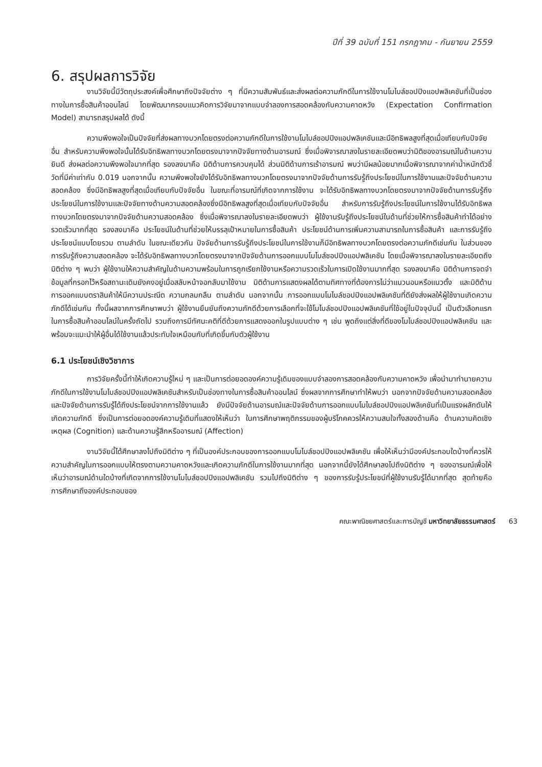ปีที่ 39 ฉบับที่ 151 กรกฎาคม - กันยายน 2559
6. สรุปผลการวิจัย
งานวิจัยนี้มีวัตถุประสงค์เพื่อศึกษาถึงปัจจัยต่าง ๆ ที่มีความสัมพันธ์และส่งผลต่อความภักดีในการใช้งานโมไบล์ชอปปิงแอปพลิเคชันที่เป็นช่องทางในการซื้อสินค้าออนไลน์ โดยพัฒนากรอบแนวคิดการวิจัยมาจากแบบจำลองการสอดคล้องกับความคาดหวัง (Expectation Confirmation Model) สามารถสรุปผลได้ ดังนี้
ความพึงพอใจเป็นปัจจัยที่ส่งผลทางบวกโดยตรงต่อความภักดีในการใช้งานโมไบล์ชอปปิงแอปพลิเคชันและมีอิทธิพลสูงที่สุดเมื่อเทียบกับปัจจัยอื่น สำหรับความพึงพอใจนั้นได้รับอิทธิพลทางบวกโดยตรงมาจากปัจจัยทางด้านอารมณ์ ซึ่งเมื่อพิจารณาลงในรายละเอียดพบว่ามิติของอารมณ์ในด้านความยินดี ส่งผลต่อความพึงพอใจมากที่สุด รองลงมาคือ มิติด้านการควบคุมได้ ส่วนมิติด้านการเร้าอารมณ์ พบว่ามีผลน้อยมากเมื่อพิจารณาจากค่าน้ำหนักตัวชี้วัดที่มีค่าเท่ากับ 0.019 นอกจากนั้น ความพึงพอใจยังได้รับอิทธิพลทางบวกโดยตรงมาจากปัจจัยด้านการรับรู้ถึงประโยชน์ในการใช้งานและปัจจัยด้านความสอดคล้อง ซึ่งมีอิทธิพลสูงที่สุดเมื่อเทียบกับปัจจัยอื่น ในขณะที่อารมณ์ที่เกิดจากการใช้งาน จะได้รับอิทธิพลทางบวกโดยตรงมาจากปัจจัยด้านการรับรู้ถึงประโยชน์ในการใช้งานและปัจจัยทางด้านความสอดคล้องซึ่งมีอิทธิพลสูงที่สุดเมื่อเทียบกับปัจจัยอื่น สำหรับการรับรู้ถึงประโยชน์ในการใช้งานได้รับอิทธิพลทางบวกโดยตรงมาจากปัจจัยด้านความสอดคล้อง ซึ่งเมื่อพิจารณาลงในรายละเอียดพบว่า ผู้ใช้งานรับรู้ถึงประโยชน์ในด้านที่ช่วยให้การซื้อสินค้าทำได้อย่างรวดเร็วมากที่สุด รองลงมาคือ ประโยชน์ในด้านที่ช่วยให้บรรลุเป้าหมายในการซื้อสินค้า ประโยชน์ด้านการเพิ่มความสามารถในการซื้อสินค้า และการรับรู้ถึงประโยชน์แบบโดยรวม ตามลำดับ ในขณะเดียวกัน ปัจจัยด้านการรับรู้ถึงประโยชน์ในการใช้งานก็มีอิทธิพลทางบวกโดยตรงต่อความภักดีเช่นกัน ในส่วนของการรับรู้ถึงความสอดคล้อง จะได้รับอิทธิพลทางบวกโดยตรงมาจากปัจจัยด้านการออกแบบโมไบล์ชอปปิงแอปพลิเคชัน โดยเมื่อพิจารณาลงในรายละเอียดถึงมิติต่าง ๆ พบว่า ผู้ใช้งานให้ความสำคัญในด้านความพร้อมในการถูกเรียกใช้งานหรือความรวดเร็วในการเปิดใช้งานมากที่สุด รองลงมาคือ มิติด้านการจดจำข้อมูลที่กรอกไว้หรือสถานะเดิมยังคงอยู่เมื่อสลับหน้าจอกลับมาใช้งาน มิติด้านการแสดงผลได้ตามทิศทางที่ต้องการไม่ว่าแนวนอนหรือแนวตั้ง และมิติด้านการออกแบบตราสินค้าให้มีความประณีต ความกลมกลืน ตามลำดับ นอกจากนั้น การออกแบบโมไบล์ชอปปิงแอปพลิเคชันที่ดียังส่งผลให้ผู้ใช้งานเกิดความภักดีได้เช่นกัน ทั้งนี้ผลจากการศึกษาพบว่า ผู้ใช้งานยืนยันถึงความภักดีด้วยการเลือกที่จะใช้โมไบล์ชอปปิงแอปพลิเคชันที่ใช้อยู่ในปัจจุบันนี้ เป็นตัวเลือกแรกในการซื้อสินค้าออนไลน์ในครั้งถัดไป รวมถึงการมีทัศนะคติที่ดีด้วยการแสดงออกในรูปแบบต่าง ๆ เช่น พูดถึงแต่สิ่งที่ดีของโมไบล์ชอปปิงแอปพลิเคชัน และพร้อมจะแนะนำให้ผู้อื่นได้ใช้งานแล้วประทับใจเหมือนกับที่เกิดขึ้นกับตัวผู้ใช้งาน
6.1 ประโยชน์เชิงวิชาการ
การวิจัยครั้งนี้ทำให้เกิดความรู้ใหม่ ๆ และเป็นการต่อยอดองค์ความรู้เดิมของแบบจำลองการสอดคล้องกับความคาดหวัง เพื่อนำมาทำนายความภักดีในการใช้งานโมไบล์ชอปปิงแอปพลิเคชันสำหรับเป็นช่องทางในการซื้อสินค้าออนไลน์ ซึ่งผลจากการศึกษาทำให้พบว่า นอกจากปัจจัยด้านความสอดคล้องและปัจจัยด้านการรับรู้ได้ถึงประโยชน์จากการใช้งานแล้ว ยังมีปัจจัยด้านอารมณ์และปัจจัยด้านการออกแบบโมไบล์ชอปปิงแอปพลิเคชันที่เป็นแรงผลักดันให้เกิดความภักดี ซึ่งเป็นการต่อยอดองค์ความรู้เดิมที่แสดงให้เห็นว่า ในการศึกษาพฤติกรรมของผู้บริโภคควรให้ความสนใจทั้งสองด้านคือ ด้านความคิดเชิงเหตุผล (Cognition) และด้านความรู้สึกหรืออารมณ์ (Affection)
งานวิจัยนี้ได้ศึกษาลงไปถึงมิติต่าง ๆ ที่เป็นองค์ประกอบของการออกแบบโมไบล์ชอปปิงแอปพลิเคชัน เพื่อให้เห็นว่ามีองค์ประกอบใดบ้างที่ควรให้ความสำคัญในการออกแบบให้ตรงตามความคาดหวังและเกิดความภักดีในการใช้งานมากที่สุด นอกจากนี้ยังได้ศึกษาลงไปถึงมิติต่าง ๆ ของอารมณ์เพื่อให้เห็นว่าอารมณ์ด้านใดบ้างที่เกิดจากการใช้งานโมไบล์ชอปปิงแอปพลิเคชัน รวมไปถึงมิติต่าง ๆ ของการรับรู้ประโยชน์ที่ผู้ใช้งานรับรู้ได้มากที่สุด สุดท้ายคือ การศึกษาถึงองค์ประกอบของ
คณะพาณิชยศาสตร์และการบัญชี มหาวิทยาลัยธรรมศาสตร์ 63